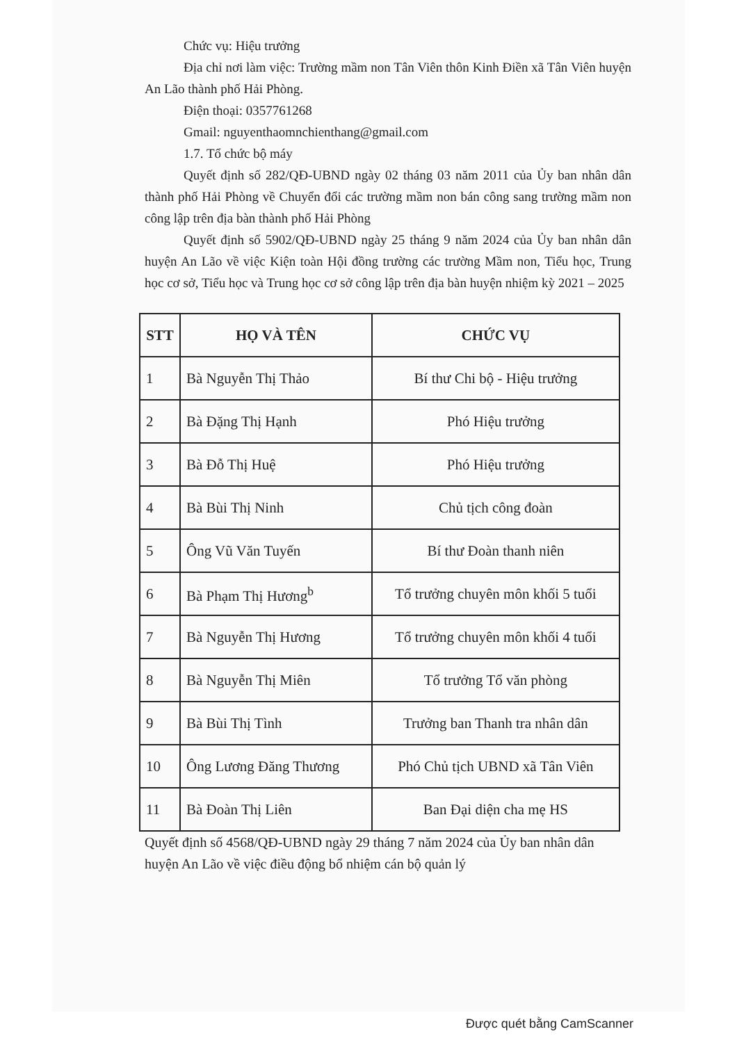Chức vụ: Hiệu trưởng
Địa chỉ nơi làm việc: Trường mầm non Tân Viên thôn Kinh Điền xã Tân Viên huyện An Lão thành phố Hải Phòng.
Điện thoại: 0357761268
Gmail: nguyenthaomnchienthang@gmail.com
1.7. Tổ chức bộ máy
Quyết định số 282/QĐ-UBND ngày 02 tháng 03 năm 2011 của Ủy ban nhân dân thành phố Hải Phòng về Chuyển đổi các trường mầm non bán công sang trường mầm non công lập trên địa bàn thành phố Hải Phòng
Quyết định số 5902/QĐ-UBND ngày 25 tháng 9 năm 2024 của Ủy ban nhân dân huyện An Lão về việc Kiện toàn Hội đồng trường các trường Mầm non, Tiểu học, Trung học cơ sở, Tiểu học và Trung học cơ sở công lập trên địa bàn huyện nhiệm kỳ 2021 – 2025
| STT | HỌ VÀ TÊN | CHỨC VỤ |
| --- | --- | --- |
| 1 | Bà Nguyễn Thị Thảo | Bí thư Chi bộ - Hiệu trưởng |
| 2 | Bà Đặng Thị Hạnh | Phó Hiệu trưởng |
| 3 | Bà Đỗ Thị Huệ | Phó Hiệu trưởng |
| 4 | Bà Bùi Thị Ninh | Chủ tịch công đoàn |
| 5 | Ông Vũ Văn Tuyến | Bí thư Đoàn thanh niên |
| 6 | Bà Phạm Thị Hương<sup>b</sup> | Tổ trưởng chuyên môn khối 5 tuổi |
| 7 | Bà Nguyễn Thị Hương | Tổ trưởng chuyên môn khối 4 tuổi |
| 8 | Bà Nguyễn Thị Miên | Tổ trưởng Tổ văn phòng |
| 9 | Bà Bùi Thị Tình | Trưởng ban Thanh tra nhân dân |
| 10 | Ông Lương Đăng Thương | Phó Chủ tịch UBND xã Tân Viên |
| 11 | Bà Đoàn Thị Liên | Ban Đại diện cha mẹ HS |
Quyết định số 4568/QĐ-UBND ngày 29 tháng 7 năm 2024 của Ủy ban nhân dân huyện An Lão về việc điều động bổ nhiệm cán bộ quản lý
Được quét bằng CamScanner